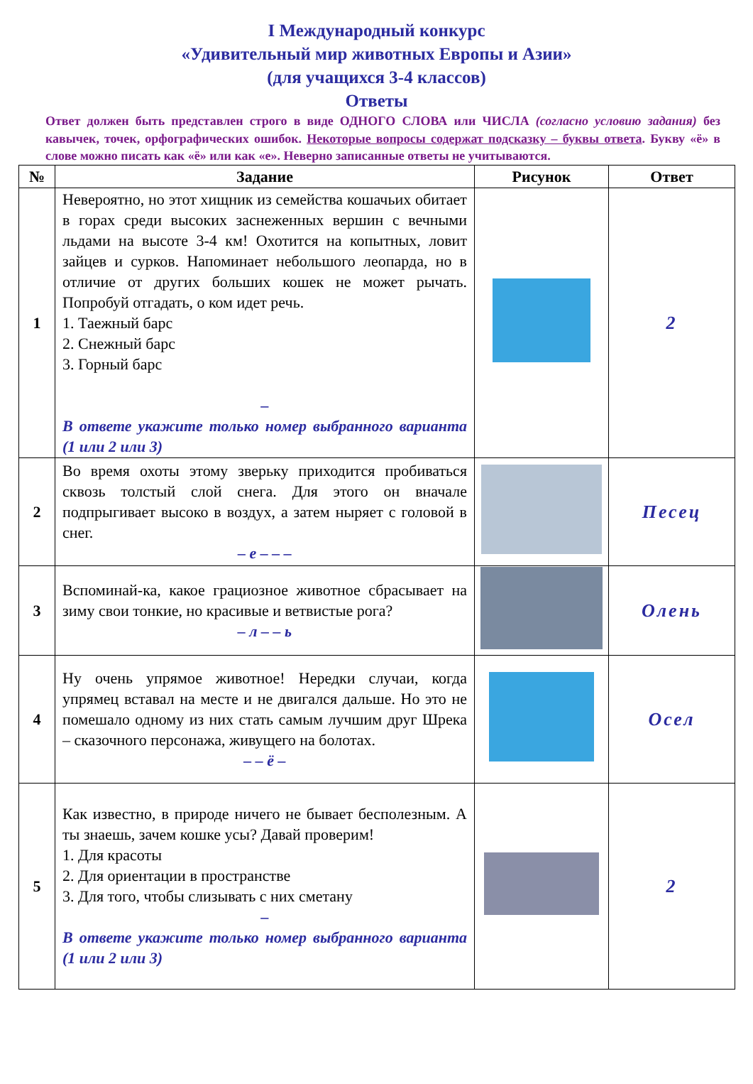I Международный конкурс
«Удивительный мир животных Европы и Азии»
(для учащихся 3-4 классов)
Ответы
Ответ должен быть представлен строго в виде ОДНОГО СЛОВА или ЧИСЛА (согласно условию задания) без кавычек, точек, орфографических ошибок. Некоторые вопросы содержат подсказку – буквы ответа. Букву «ё» в слове можно писать как «ё» или как «е». Неверно записанные ответы не учитываются.
| № | Задание | Рисунок | Ответ |
| --- | --- | --- | --- |
| 1 | Невероятно, но этот хищник из семейства кошачьих обитает в горах среди высоких заснеженных вершин с вечными льдами на высоте 3-4 км! Охотится на копытных, ловит зайцев и сурков. Напоминает небольшого леопарда, но в отличие от других больших кошек не может рычать. Попробуй отгадать, о ком идет речь. 1. Таежный барс 2. Снежный барс 3. Горный барс – В ответе укажите только номер выбранного варианта (1 или 2 или 3) | | 2 |
| 2 | Во время охоты этому зверьку приходится пробиваться сквозь толстый слой снега. Для этого он вначале подпрыгивает высоко в воздух, а затем ныряет с головой в снег. – е – – – | | Песец |
| 3 | Вспоминай-ка, какое грациозное животное сбрасывает на зиму свои тонкие, но красивые и ветвистые рога? – л – – ь | | Олень |
| 4 | Ну очень упрямое животное! Нередки случаи, когда упрямец вставал на месте и не двигался дальше. Но это не помешало одному из них стать самым лучшим друг Шрека – сказочного персонажа, живущего на болотах. – – ё – | | Осел |
| 5 | Как известно, в природе ничего не бывает бесполезным. А ты знаешь, зачем кошке усы? Давай проверим! 1. Для красоты 2. Для ориентации в пространстве 3. Для того, чтобы слизывать с них сметану – В ответе укажите только номер выбранного варианта (1 или 2 или 3) | | 2 |